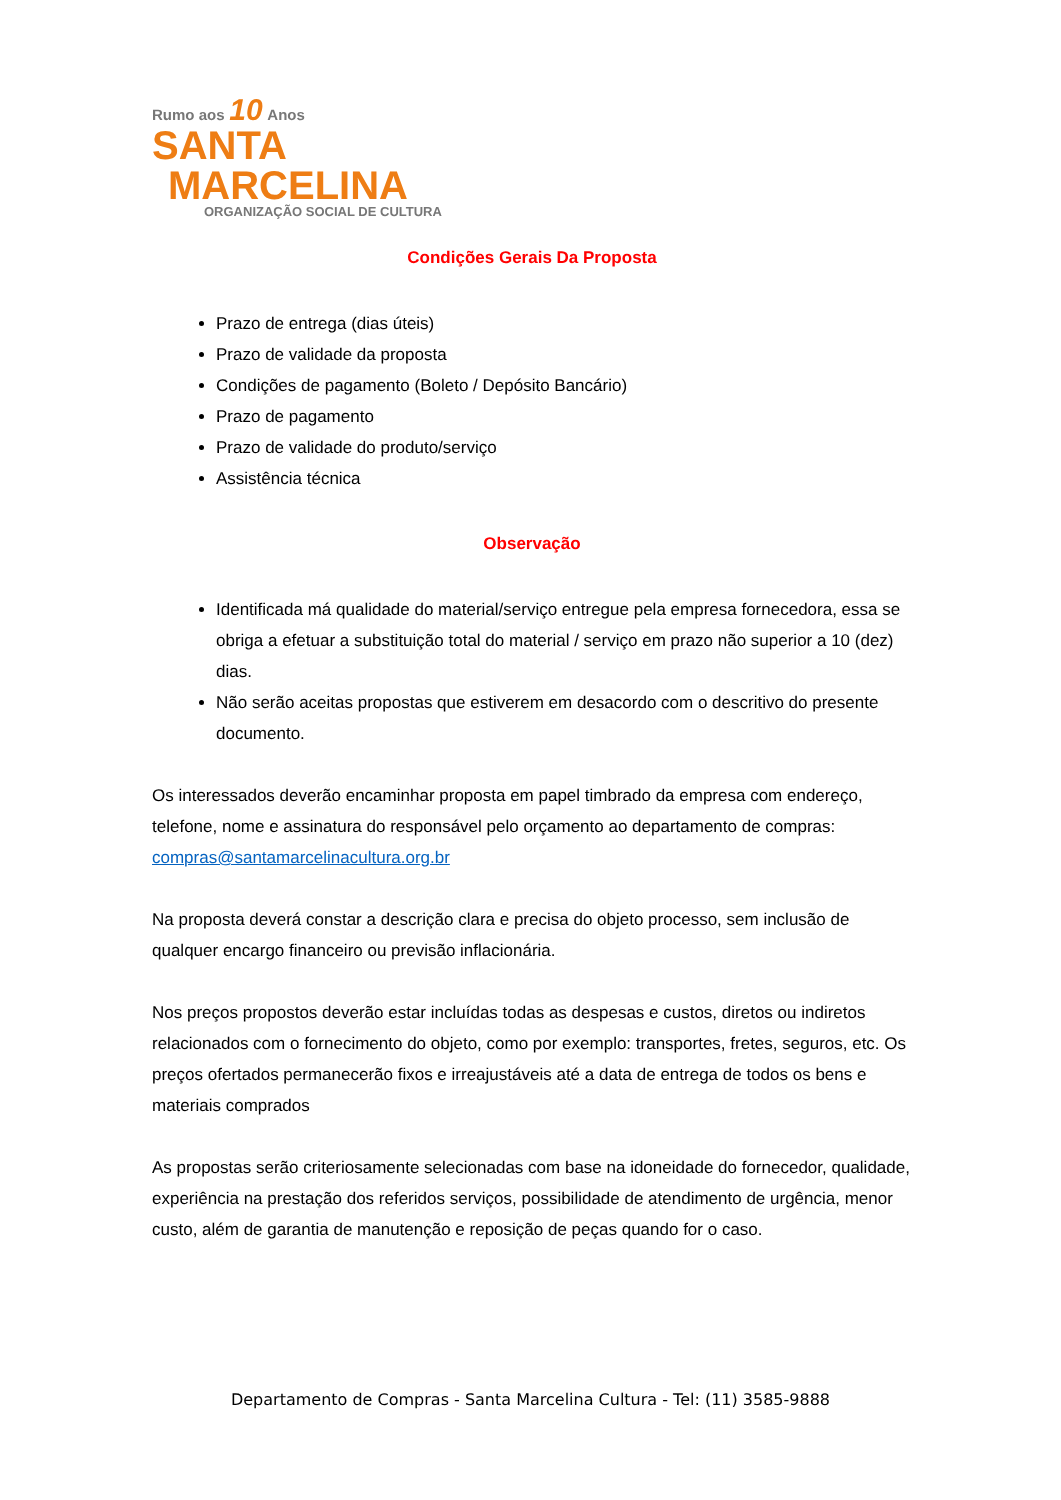Rumo aos 10 Anos
SANTA
MARCELINA
ORGANIZAÇÃO SOCIAL DE CULTURA
Condições Gerais Da Proposta
Prazo de entrega (dias úteis)
Prazo de validade da proposta
Condições de pagamento (Boleto / Depósito Bancário)
Prazo de pagamento
Prazo de validade do produto/serviço
Assistência técnica
Observação
Identificada má qualidade do material/serviço entregue pela empresa fornecedora, essa se obriga a efetuar a substituição total do material / serviço em prazo não superior a 10 (dez) dias.
Não serão aceitas propostas que estiverem em desacordo com o descritivo do presente documento.
Os interessados deverão encaminhar proposta em papel timbrado da empresa com endereço, telefone, nome e assinatura do responsável pelo orçamento ao departamento de compras: compras@santamarcelinacultura.org.br
Na proposta deverá constar a descrição clara e precisa do objeto processo, sem inclusão de qualquer encargo financeiro ou previsão inflacionária.
Nos preços propostos deverão estar incluídas todas as despesas e custos, diretos ou indiretos relacionados com o fornecimento do objeto, como por exemplo: transportes, fretes, seguros, etc. Os preços ofertados permanecerão fixos e irreajustáveis até a data de entrega de todos os bens e materiais comprados
As propostas serão criteriosamente selecionadas com base na idoneidade do fornecedor, qualidade, experiência na prestação dos referidos serviços, possibilidade de atendimento de urgência, menor custo, além de garantia de manutenção e reposição de peças quando for o caso.
Departamento de Compras - Santa Marcelina Cultura - Tel: (11) 3585-9888